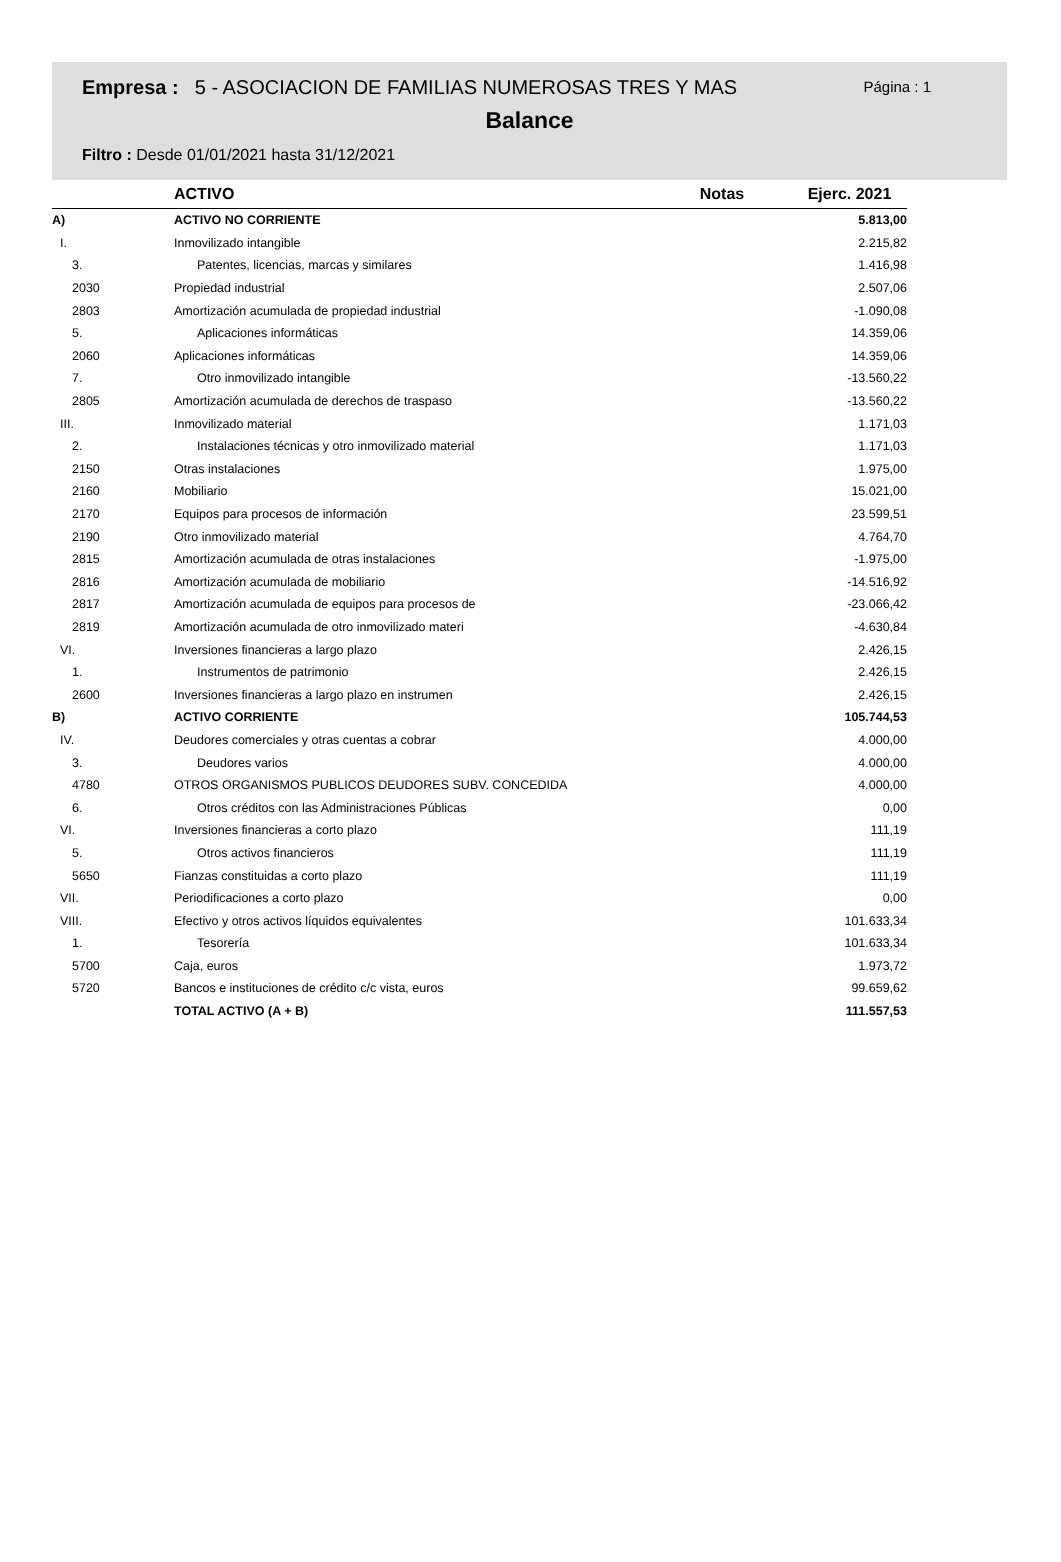Empresa : 5 - ASOCIACION DE FAMILIAS NUMEROSAS TRES Y MAS Página : 1
Balance
Filtro : Desde 01/01/2021 hasta 31/12/2021
| | ACTIVO | Notas | Ejerc. 2021 |
| --- | --- | --- | --- |
| A) | ACTIVO NO CORRIENTE | | 5.813,00 |
| I. | Inmovilizado intangible | | 2.215,82 |
| 3. | Patentes, licencias, marcas y similares | | 1.416,98 |
| 2030 | Propiedad industrial | | 2.507,06 |
| 2803 | Amortización acumulada de propiedad industrial | | -1.090,08 |
| 5. | Aplicaciones informáticas | | 14.359,06 |
| 2060 | Aplicaciones informáticas | | 14.359,06 |
| 7. | Otro inmovilizado intangible | | -13.560,22 |
| 2805 | Amortización acumulada de derechos de traspaso | | -13.560,22 |
| III. | Inmovilizado material | | 1.171,03 |
| 2. | Instalaciones técnicas y otro inmovilizado material | | 1.171,03 |
| 2150 | Otras instalaciones | | 1.975,00 |
| 2160 | Mobiliario | | 15.021,00 |
| 2170 | Equipos para procesos de información | | 23.599,51 |
| 2190 | Otro inmovilizado material | | 4.764,70 |
| 2815 | Amortización acumulada de otras instalaciones | | -1.975,00 |
| 2816 | Amortización acumulada de mobiliario | | -14.516,92 |
| 2817 | Amortización acumulada de equipos para procesos de | | -23.066,42 |
| 2819 | Amortización acumulada de otro inmovilizado materi | | -4.630,84 |
| VI. | Inversiones financieras a largo plazo | | 2.426,15 |
| 1. | Instrumentos de patrimonio | | 2.426,15 |
| 2600 | Inversiones financieras a largo plazo en instrumen | | 2.426,15 |
| B) | ACTIVO CORRIENTE | | 105.744,53 |
| IV. | Deudores comerciales y otras cuentas a cobrar | | 4.000,00 |
| 3. | Deudores varios | | 4.000,00 |
| 4780 | OTROS ORGANISMOS PUBLICOS DEUDORES SUBV. CONCEDIDA | | 4.000,00 |
| 6. | Otros créditos con las Administraciones Públicas | | 0,00 |
| VI. | Inversiones financieras a corto plazo | | 111,19 |
| 5. | Otros activos financieros | | 111,19 |
| 5650 | Fianzas constituidas a corto plazo | | 111,19 |
| VII. | Periodificaciones a corto plazo | | 0,00 |
| VIII. | Efectivo y otros activos líquidos equivalentes | | 101.633,34 |
| 1. | Tesorería | | 101.633,34 |
| 5700 | Caja, euros | | 1.973,72 |
| 5720 | Bancos e instituciones de crédito c/c vista, euros | | 99.659,62 |
| | TOTAL ACTIVO (A + B) | | 111.557,53 |